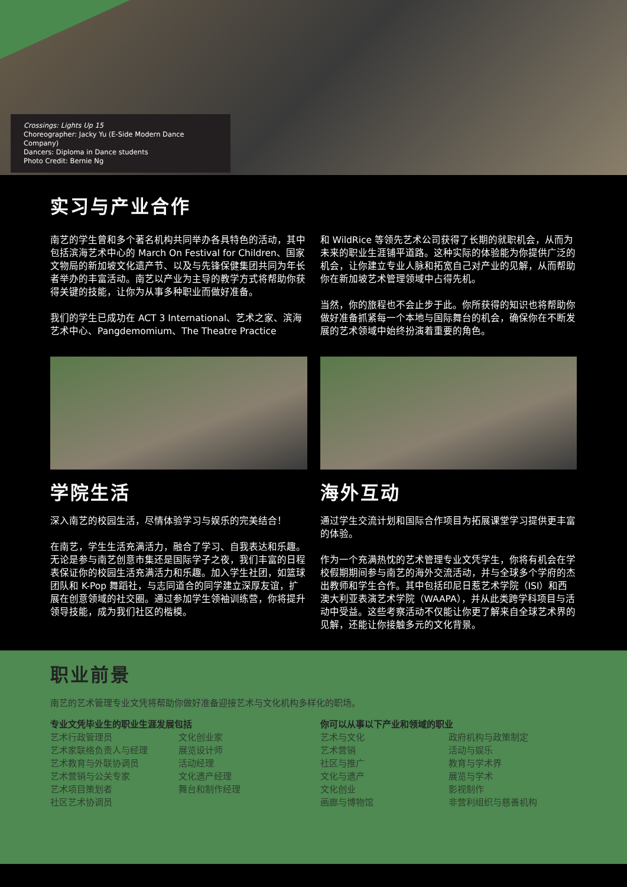Crossings: Lights Up 15
Choreographer: Jacky Yu (E-Side Modern Dance Company)
Dancers: Diploma in Dance students
Photo Credit: Bernie Ng
实习与产业合作
南艺的学生曾和多个著名机构共同举办各具特色的活动，其中包括滨海艺术中心的 March On Festival for Children、国家文物局的新加坡文化遗产节、以及与先锋保健集团共同为年长者举办的丰富活动。南艺以产业为主导的教学方式将帮助你获得关键的技能，让你为从事多种职业而做好准备。
我们的学生已成功在 ACT 3 International、艺术之家、滨海艺术中心、Pangdemomium、The Theatre Practice
和 WildRice 等领先艺术公司获得了长期的就职机会，从而为未来的职业生涯铺平道路。这种实际的体验能为你提供广泛的机会，让你建立专业人脉和拓宽自己对产业的见解，从而帮助你在新加坡艺术管理领域中占得先机。
当然，你的旅程也不会止步于此。你所获得的知识也将帮助你做好准备抓紧每一个本地与国际舞台的机会，确保你在不断发展的艺术领域中始终扮演着重要的角色。
学院生活
深入南艺的校园生活，尽情体验学习与娱乐的完美结合！
在南艺，学生生活充满活力，融合了学习、自我表达和乐趣。无论是参与南艺创意市集还是国际学子之夜，我们丰富的日程表保证你的校园生活充满活力和乐趣。加入学生社团，如篮球团队和 K-Pop 舞蹈社，与志同道合的同学建立深厚友谊，扩展在创意领域的社交圈。通过参加学生领袖训练营，你将提升领导技能，成为我们社区的楷模。
海外互动
通过学生交流计划和国际合作项目为拓展课堂学习提供更丰富的体验。
作为一个充满热忱的艺术管理专业文凭学生，你将有机会在学校假期期间参与南艺的海外交流活动，并与全球多个学府的杰出教师和学生合作。其中包括印尼日惹艺术学院（ISI）和西澳大利亚表演艺术学院（WAAPA），并从此类跨学科项目与活动中受益。这些考察活动不仅能让你更了解来自全球艺术界的见解，还能让你接触多元的文化背景。
职业前景
南艺的艺术管理专业文凭将帮助你做好准备迎接艺术与文化机构多样化的职场。
专业文凭毕业生的职业生涯发展包括
艺术行政管理员
艺术家联络负责人与经理
艺术教育与外联协调员
艺术营销与公关专家
艺术项目策划者
社区艺术协调员
文化创业家
展览设计师
活动经理
文化遗产经理
舞台和制作经理
你可以从事以下产业和领域的职业
艺术与文化
艺术营销
社区与推广
文化与遗产
文化创业
画廊与博物馆
政府机构与政策制定
活动与娱乐
教育与学术界
展览与学术
影视制作
非营利组织与慈善机构